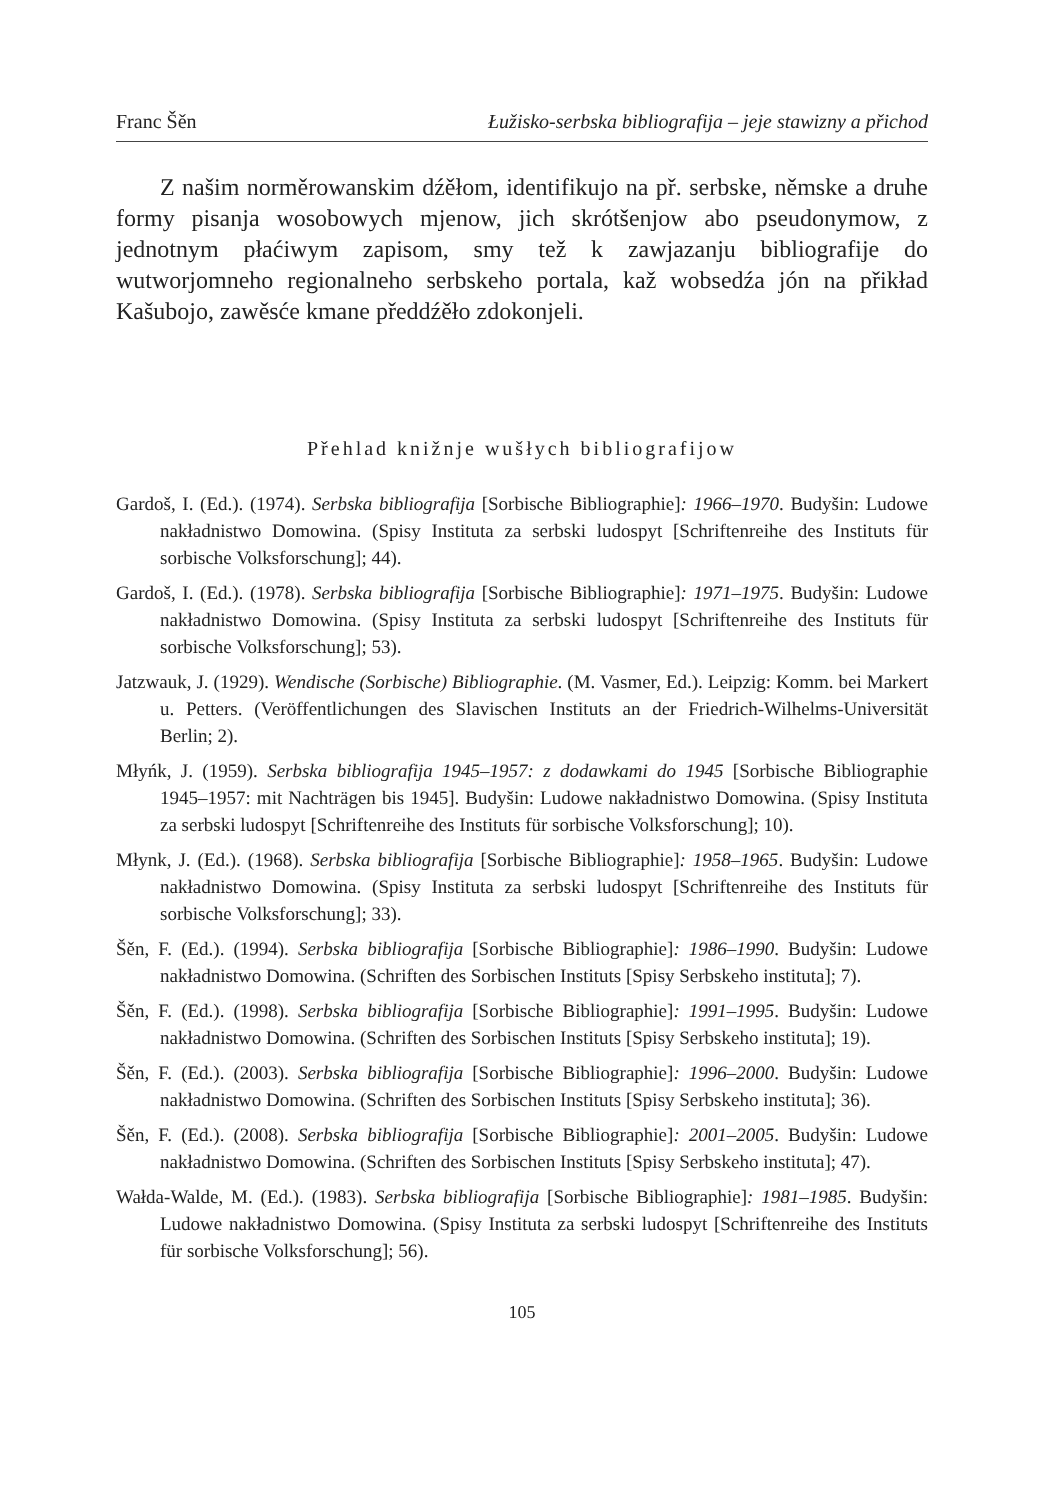Franc Šěn Łužisko-serbska bibliografija – jeje stawizny a přichod
Z našim norměrowanskim dźěłom, identifikujo na př. serbske, němske a druhe formy pisanja wosobowych mjenow, jich skrótšenjow abo pseudonymow, z jednotnym płaćiwym zapisom, smy tež k zawjazanju bibliografije do wutworjomneho regionalneho serbskeho portala, kaž wobsedźa jón na přikład Kašubojo, zawěsće kmane předdźěło zdokonjeli.
Přehlad knižnje wušłych bibliografijow
Gardoš, I. (Ed.). (1974). Serbska bibliografija [Sorbische Bibliographie]: 1966–1970. Budyšin: Ludowe nakładnistwo Domowina. (Spisy Instituta za serbski ludospyt [Schriftenreihe des Instituts für sorbische Volksforschung]; 44).
Gardoš, I. (Ed.). (1978). Serbska bibliografija [Sorbische Bibliographie]: 1971–1975. Budyšin: Ludowe nakładnistwo Domowina. (Spisy Instituta za serbski ludospyt [Schriftenreihe des Instituts für sorbische Volksforschung]; 53).
Jatzwauk, J. (1929). Wendische (Sorbische) Bibliographie. (M. Vasmer, Ed.). Leipzig: Komm. bei Markert u. Petters. (Veröffentlichungen des Slavischen Instituts an der Friedrich-­Wilhelms-Universität Berlin; 2).
Młyńk, J. (1959). Serbska bibliografija 1945–1957: z dodawkami do 1945 [Sorbische Bibliographie 1945–1957: mit Nachträgen bis 1945]. Budyšin: Ludowe nakładnistwo Domowina. (Spisy Instituta za serbski ludospyt [Schriftenreihe des Instituts für sorbische Volksforschung]; 10).
Młynk, J. (Ed.). (1968). Serbska bibliografija [Sorbische Bibliographie]: 1958–1965. Budyšin: Ludowe nakładnistwo Domowina. (Spisy Instituta za serbski ludospyt [Schriftenreihe des Instituts für sorbische Volksforschung]; 33).
Šěn, F. (Ed.). (1994). Serbska bibliografija [Sorbische Bibliographie]: 1986–1990. Budyšin: Ludowe nakładnistwo Domowina. (Schriften des Sorbischen Instituts [Spisy Serbskeho instituta]; 7).
Šěn, F. (Ed.). (1998). Serbska bibliografija [Sorbische Bibliographie]: 1991–1995. Budyšin: Ludowe nakładnistwo Domowina. (Schriften des Sorbischen Instituts [Spisy Serbskeho instituta]; 19).
Šěn, F. (Ed.). (2003). Serbska bibliografija [Sorbische Bibliographie]: 1996–2000. Budyšin: Ludowe nakładnistwo Domowina. (Schriften des Sorbischen Instituts [Spisy Serbskeho instituta]; 36).
Šěn, F. (Ed.). (2008). Serbska bibliografija [Sorbische Bibliographie]: 2001–2005. Budyšin: Ludowe nakładnistwo Domowina. (Schriften des Sorbischen Instituts [Spisy Serbskeho instituta]; 47).
Wałda-Walde, M. (Ed.). (1983). Serbska bibliografija [Sorbische Bibliographie]: 1981–1985. Budyšin: Ludowe nakładnistwo Domowina. (Spisy Instituta za serbski ludospyt [Schriftenreihe des Instituts für sorbische Volksforschung]; 56).
105